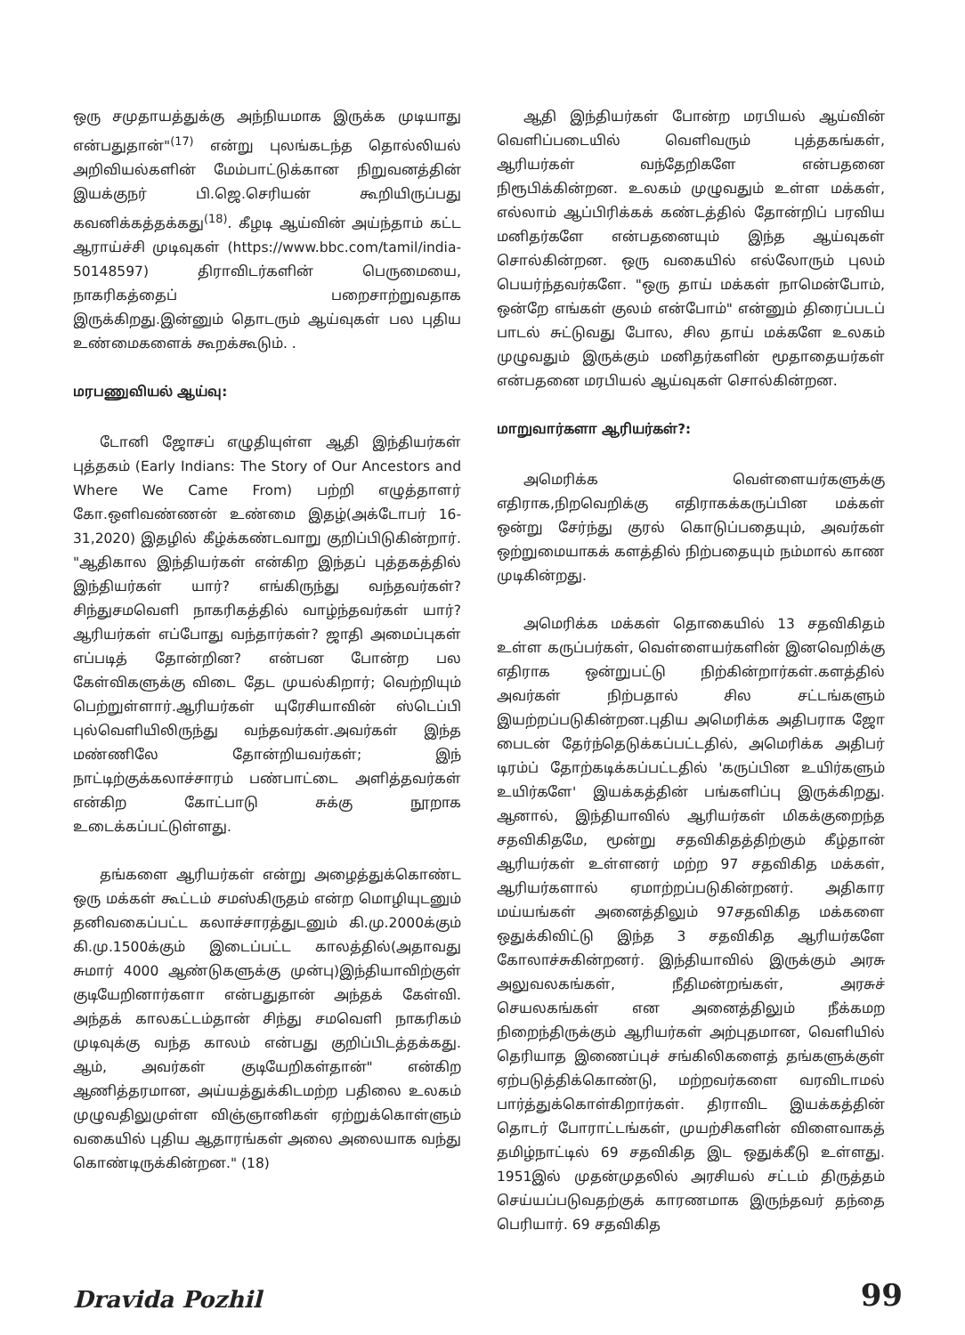ஒரு சமுதாயத்துக்கு அந்நியமாக இருக்க முடியாது என்பதுதான்"<sup>(17)</sup> என்று புலங்கடந்த தொல்லியல் அறிவியல்களின் மேம்பாட்டுக்கான நிறுவனத்தின் இயக்குநர் பி.ஜெ.செரியன் கூறியிருப்பது கவனிக்கத்தக்கது<sup>(18)</sup>. கீழடி ஆய்வின் அய்ந்தாம் கட்ட ஆராய்ச்சி முடிவுகள் (https://www.bbc.com/tamil/india-50148597) திராவிடர்களின் பெருமையை, நாகரிகத்தைப் பறைசாற்றுவதாக இருக்கிறது.இன்னும் தொடரும் ஆய்வுகள் பல புதிய உண்மைகளைக் கூறக்கூடும். .
மரபணுவியல் ஆய்வு:
டோனி ஜோசப் எழுதியுள்ள ஆதி இந்தியர்கள் புத்தகம் (Early Indians: The Story of Our Ancestors and Where We Came From) பற்றி எழுத்தாளர் கோ.ஒளிவண்ணன் உண்மை இதழ்(அக்டோபர் 16-31,2020) இதழில் கீழ்க்கண்டவாறு குறிப்பிடுகின்றார். "ஆதிகால இந்தியர்கள் என்கிற இந்தப் புத்தகத்தில் இந்தியர்கள் யார்? எங்கிருந்து வந்தவர்கள்? சிந்துசமவெளி நாகரிகத்தில் வாழ்ந்தவர்கள் யார்?ஆரியர்கள் எப்போது வந்தார்கள்? ஜாதி அமைப்புகள் எப்படித் தோன்றின? என்பன போன்ற பல கேள்விகளுக்கு விடை தேட முயல்கிறார்; வெற்றியும் பெற்றுள்ளார்.ஆரியர்கள் யுரேசியாவின் ஸ்டெப்பி புல்வெளியிலிருந்து வந்தவர்கள்.அவர்கள் இந்த மண்ணிலே தோன்றியவர்கள்; இந் நாட்டிற்குக்கலாச்சாரம் பண்பாட்டை அளித்தவர்கள் என்கிற கோட்பாடு சுக்கு நூறாக உடைக்கப்பட்டுள்ளது.
தங்களை ஆரியர்கள் என்று அழைத்துக்கொண்ட ஒரு மக்கள் கூட்டம் சமஸ்கிருதம் என்ற மொழியுடனும் தனிவகைப்பட்ட கலாச்சாரத்துடனும் கி.மு.2000க்கும் கி.மு.1500க்கும் இடைப்பட்ட காலத்தில்(அதாவது சுமார் 4000 ஆண்டுகளுக்கு முன்பு)இந்தியாவிற்குள் குடியேறினார்களா என்பதுதான் அந்தக் கேள்வி. அந்தக் காலகட்டம்தான் சிந்து சமவெளி நாகரிகம் முடிவுக்கு வந்த காலம் என்பது குறிப்பிடத்தக்கது. ஆம், அவர்கள் குடியேறிகள்தான்" என்கிற ஆணித்தரமான, அய்யத்துக்கிடமற்ற பதிலை உலகம் முழுவதிலுமுள்ள விஞ்ஞானிகள் ஏற்றுக்கொள்ளும் வகையில் புதிய ஆதாரங்கள் அலை அலையாக வந்து கொண்டிருக்கின்றன." (18)
ஆதி இந்தியர்கள் போன்ற மரபியல் ஆய்வின் வெளிப்படையில் வெளிவரும் புத்தகங்கள், ஆரியர்கள் வந்தேறிகளே என்பதனை நிரூபிக்கின்றன. உலகம் முழுவதும் உள்ள மக்கள், எல்லாம் ஆப்பிரிக்கக் கண்டத்தில் தோன்றிப் பரவிய மனிதர்களே என்பதனையும் இந்த ஆய்வுகள் சொல்கின்றன. ஒரு வகையில் எல்லோரும் புலம் பெயர்ந்தவர்களே. "ஒரு தாய் மக்கள் நாமென்போம், ஒன்றே எங்கள் குலம் என்போம்" என்னும் திரைப்படப் பாடல் சுட்டுவது போல, சில தாய் மக்களே உலகம் முழுவதும் இருக்கும் மனிதர்களின் மூதாதையர்கள் என்பதனை மரபியல் ஆய்வுகள் சொல்கின்றன.
மாறுவார்களா ஆரியர்கள்?:
அமெரிக்க வெள்ளையர்களுக்கு எதிராக,நிறவெறிக்கு எதிராகக்கருப்பின மக்கள் ஒன்று சேர்ந்து குரல் கொடுப்பதையும், அவர்கள் ஒற்றுமையாகக் களத்தில் நிற்பதையும் நம்மால் காண முடிகின்றது.
அமெரிக்க மக்கள் தொகையில் 13 சதவிகிதம் உள்ள கருப்பர்கள், வெள்ளையர்களின் இனவெறிக்கு எதிராக ஒன்றுபட்டு நிற்கின்றார்கள்.களத்தில் அவர்கள் நிற்பதால் சில சட்டங்களும் இயற்றப்படுகின்றன.புதிய அமெரிக்க அதிபராக ஜோ பைடன் தேர்ந்தெடுக்கப்பட்டதில், அமெரிக்க அதிபர் டிரம்ப் தோற்கடிக்கப்பட்டதில் 'கருப்பின உயிர்களும் உயிர்களே' இயக்கத்தின் பங்களிப்பு இருக்கிறது. ஆனால், இந்தியாவில் ஆரியர்கள் மிகக்குறைந்த சதவிகிதமே, மூன்று சதவிகிதத்திற்கும் கீழ்தான் ஆரியர்கள் உள்ளனர் மற்ற 97 சதவிகித மக்கள், ஆரியர்களால் ஏமாற்றப்படுகின்றனர். அதிகார மய்யங்கள் அனைத்திலும் 97சதவிகித மக்களை ஒதுக்கிவிட்டு இந்த 3 சதவிகித ஆரியர்களே கோலாச்சுகின்றனர். இந்தியாவில் இருக்கும் அரசு அலுவலகங்கள், நீதிமன்றங்கள், அரசுச் செயலகங்கள் என அனைத்திலும் நீக்கமற நிறைந்திருக்கும் ஆரியர்கள் அற்புதமான, வெளியில் தெரியாத இணைப்புச் சங்கிலிகளைத் தங்களுக்குள் ஏற்படுத்திக்கொண்டு, மற்றவர்களை வரவிடாமல் பார்த்துக்கொள்கிறார்கள். திராவிட இயக்கத்தின் தொடர் போராட்டங்கள், முயற்சிகளின் விளைவாகத் தமிழ்நாட்டில் 69 சதவிகித இட ஒதுக்கீடு உள்ளது. 1951இல் முதன்முதலில் அரசியல் சட்டம் திருத்தம் செய்யப்படுவதற்குக் காரணமாக இருந்தவர் தந்தை பெரியார். 69 சதவிகித
Dravida Pozhil 99